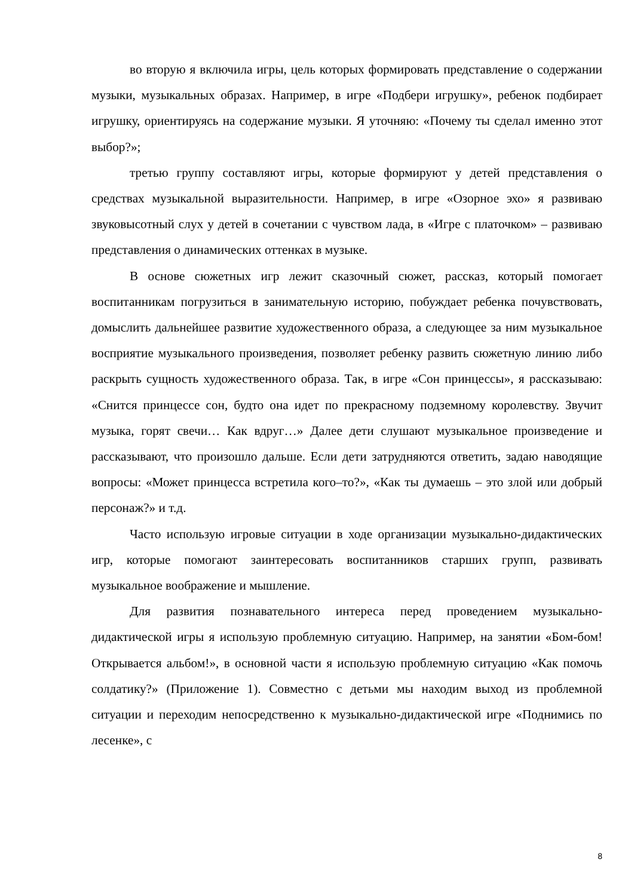во вторую я включила игры, цель которых формировать представление о содержании музыки, музыкальных образах. Например, в игре «Подбери игрушку», ребенок подбирает игрушку, ориентируясь на содержание музыки. Я уточняю: «Почему ты сделал именно этот выбор?»;
третью группу составляют игры, которые формируют у детей представления о средствах музыкальной выразительности. Например, в игре «Озорное эхо» я развиваю звуковысотный слух у детей в сочетании с чувством лада, в «Игре с платочком» – развиваю представления о динамических оттенках в музыке.
В основе сюжетных игр лежит сказочный сюжет, рассказ, который помогает воспитанникам погрузиться в занимательную историю, побуждает ребенка почувствовать, домыслить дальнейшее развитие художественного образа, а следующее за ним музыкальное восприятие музыкального произведения, позволяет ребенку развить сюжетную линию либо раскрыть сущность художественного образа. Так, в игре «Сон принцессы», я рассказываю: «Снится принцессе сон, будто она идет по прекрасному подземному королевству. Звучит музыка, горят свечи… Как вдруг…» Далее дети слушают музыкальное произведение и рассказывают, что произошло дальше. Если дети затрудняются ответить, задаю наводящие вопросы: «Может принцесса встретила кого–то?», «Как ты думаешь – это злой или добрый персонаж?» и т.д.
Часто использую игровые ситуации в ходе организации музыкально-дидактических игр, которые помогают заинтересовать воспитанников старших групп, развивать музыкальное воображение и мышление.
Для развития познавательного интереса перед проведением музыкально-дидактической игры я использую проблемную ситуацию. Например, на занятии «Бом-бом! Открывается альбом!», в основной части я использую проблемную ситуацию «Как помочь солдатику?» (Приложение 1). Совместно с детьми мы находим выход из проблемной ситуации и переходим непосредственно к музыкально-дидактической игре «Поднимись по лесенке», с
8